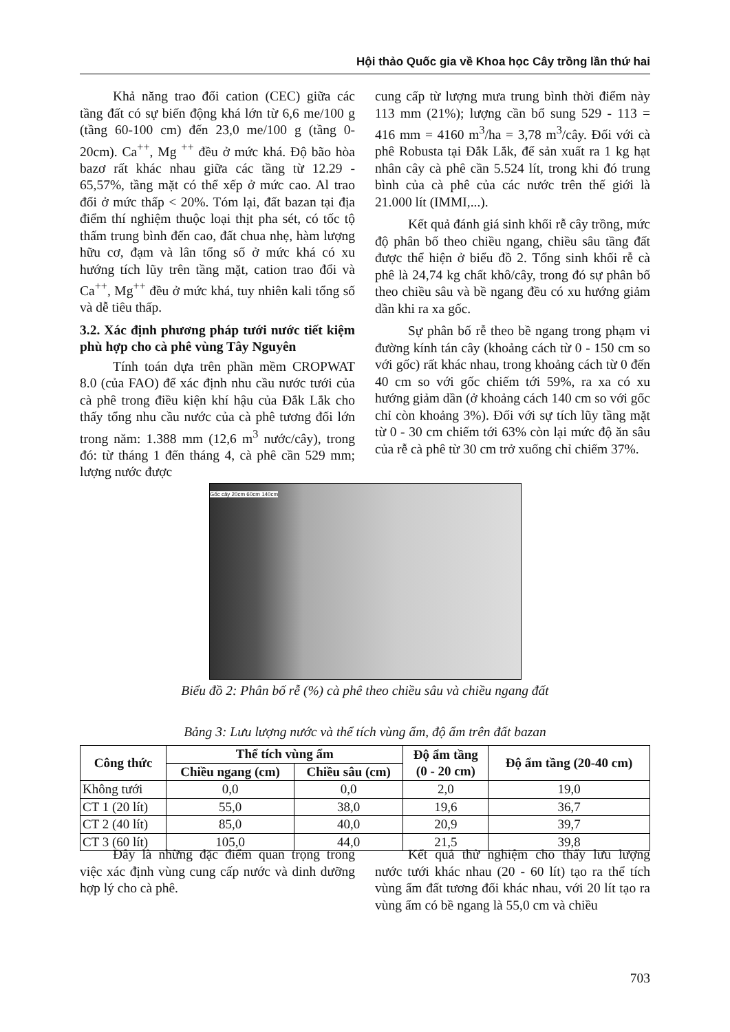Hội thảo Quốc gia về Khoa học Cây trồng lần thứ hai
Khả năng trao đổi cation (CEC) giữa các tầng đất có sự biến động khá lớn từ 6,6 me/100 g (tầng 60-100 cm) đến 23,0 me/100 g (tầng 0-20cm). Ca<sup>++</sup>, Mg <sup>++</sup> đều ở mức khá. Độ bão hòa bazơ rất khác nhau giữa các tầng từ 12.29 - 65,57%, tầng mặt có thể xếp ở mức cao. Al trao đổi ở mức thấp < 20%. Tóm lại, đất bazan tại địa điểm thí nghiệm thuộc loại thịt pha sét, có tốc tộ thấm trung bình đến cao, đất chua nhẹ, hàm lượng hữu cơ, đạm và lân tổng số ở mức khá có xu hướng tích lũy trên tầng mặt, cation trao đổi và Ca<sup>++</sup>, Mg<sup>++</sup> đều ở mức khá, tuy nhiên kali tổng số và dễ tiêu thấp.
3.2. Xác định phương pháp tưới nước tiết kiệm phù hợp cho cà phê vùng Tây Nguyên
Tính toán dựa trên phần mềm CROPWAT 8.0 (của FAO) để xác định nhu cầu nước tưới của cà phê trong điều kiện khí hậu của Đắk Lắk cho thấy tổng nhu cầu nước của cà phê tương đối lớn trong năm: 1.388 mm (12,6 m<sup>3</sup> nước/cây), trong đó: từ tháng 1 đến tháng 4, cà phê cần 529 mm; lượng nước được
cung cấp từ lượng mưa trung bình thời điểm này 113 mm (21%); lượng cần bổ sung 529 - 113 = 416 mm = 4160 m<sup>3</sup>/ha = 3,78 m<sup>3</sup>/cây. Đối với cà phê Robusta tại Đắk Lắk, để sản xuất ra 1 kg hạt nhân cây cà phê cần 5.524 lít, trong khi đó trung bình của cà phê của các nước trên thế giới là 21.000 lít (IMMI,...).
Kết quả đánh giá sinh khối rễ cây trồng, mức độ phân bố theo chiều ngang, chiều sâu tầng đất được thể hiện ở biểu đồ 2. Tổng sinh khối rễ cà phê là 24,74 kg chất khô/cây, trong đó sự phân bố theo chiều sâu và bề ngang đều có xu hướng giảm dần khi ra xa gốc.
Sự phân bố rễ theo bề ngang trong phạm vi đường kính tán cây (khoảng cách từ 0 - 150 cm so với gốc) rất khác nhau, trong khoảng cách từ 0 đến 40 cm so với gốc chiếm tới 59%, ra xa có xu hướng giảm dần (ở khoảng cách 140 cm so với gốc chỉ còn khoảng 3%). Đối với sự tích lũy tầng mặt từ 0 - 30 cm chiếm tới 63% còn lại mức độ ăn sâu của rễ cà phê từ 30 cm trở xuống chỉ chiếm 37%.
Gốc cây 20cm 60cm 140cm
Biểu đồ 2: Phân bố rễ (%) cà phê theo chiều sâu và chiều ngang đất
Bảng 3: Lưu lượng nước và thể tích vùng ẩm, độ ẩm trên đất bazan
| Công thức | Thể tích vùng ẩm | | Độ ẩm tầng (0 - 20 cm) | Độ ẩm tầng (20-40 cm) |
| --- | --- | --- | --- | --- |
| | Chiều ngang (cm) | Chiều sâu (cm) | | |
| Không tưới | 0,0 | 0,0 | 2,0 | 19,0 |
| CT 1 (20 lít) | 55,0 | 38,0 | 19,6 | 36,7 |
| CT 2 (40 lít) | 85,0 | 40,0 | 20,9 | 39,7 |
| CT 3 (60 lít) | 105,0 | 44,0 | 21,5 | 39,8 |
Đây là những đặc điểm quan trọng trong việc xác định vùng cung cấp nước và dinh dưỡng hợp lý cho cà phê.
Kết quả thử nghiệm cho thấy lưu lượng nước tưới khác nhau (20 - 60 lít) tạo ra thể tích vùng ẩm đất tương đối khác nhau, với 20 lít tạo ra vùng ẩm có bề ngang là 55,0 cm và chiều
703